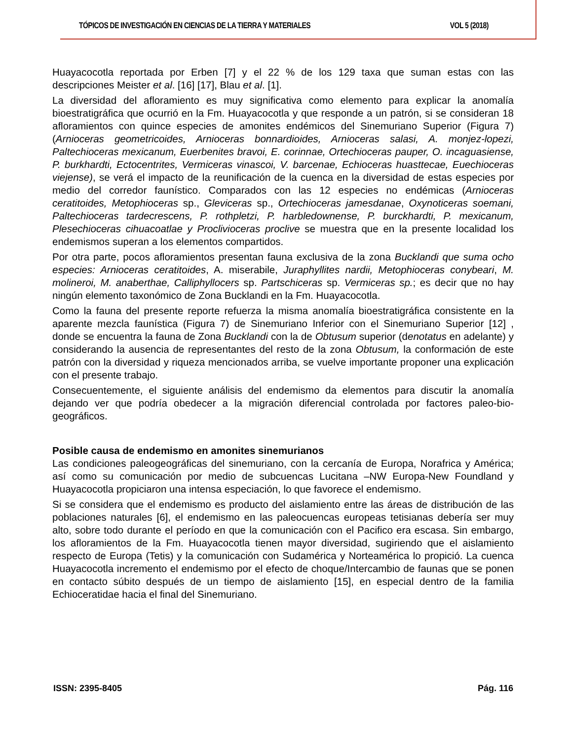TÓPICOS DE INVESTIGACIÓN EN CIENCIAS DE LA TIERRA Y MATERIALES VOL 5 (2018)
Huayacocotla reportada por Erben [7] y el 22 % de los 129 taxa que suman estas con las descripciones Meister et al. [16] [17], Blau et al. [1].
La diversidad del afloramiento es muy significativa como elemento para explicar la anomalía bioestratigráfica que ocurrió en la Fm. Huayacocotla y que responde a un patrón, si se consideran 18 afloramientos con quince especies de amonites endémicos del Sinemuriano Superior (Figura 7) (Arnioceras geometricoides, Arnioceras bonnardioides, Arnioceras salasi, A. monjez-lopezi, Paltechioceras mexicanum, Euerbenites bravoi, E. corinnae, Ortechioceras pauper, O. incaguasiense, P. burkhardti, Ectocentrites, Vermiceras vinascoi, V. barcenae, Echioceras huasttecae, Euechioceras viejense), se verá el impacto de la reunificación de la cuenca en la diversidad de estas especies por medio del corredor faunístico. Comparados con las 12 especies no endémicas (Arnioceras ceratitoides, Metophioceras sp., Gleviceras sp., Ortechioceras jamesdanae, Oxynoticeras soemani, Paltechioceras tardecrescens, P. rothpletzi, P. harbledownense, P. burckhardti, P. mexicanum, Plesechioceras cihuacoatlae y Proclivioceras proclive se muestra que en la presente localidad los endemismos superan a los elementos compartidos.
Por otra parte, pocos afloramientos presentan fauna exclusiva de la zona Bucklandi que suma ocho especies: Arnioceras ceratitoides, A. miserabile, Juraphyllites nardii, Metophioceras conybeari, M. molineroi, M. anaberthae, Calliphyllocers sp. Partschiceras sp. Vermiceras sp.; es decir que no hay ningún elemento taxonómico de Zona Bucklandi en la Fm. Huayacocotla.
Como la fauna del presente reporte refuerza la misma anomalía bioestratigráfica consistente en la aparente mezcla faunística (Figura 7) de Sinemuriano Inferior con el Sinemuriano Superior [12] , donde se encuentra la fauna de Zona Bucklandi con la de Obtusum superior (denotatus en adelante) y considerando la ausencia de representantes del resto de la zona Obtusum, la conformación de este patrón con la diversidad y riqueza mencionados arriba, se vuelve importante proponer una explicación con el presente trabajo.
Consecuentemente, el siguiente análisis del endemismo da elementos para discutir la anomalía dejando ver que podría obedecer a la migración diferencial controlada por factores paleo-bio-geográficos.
Posible causa de endemismo en amonites sinemurianos
Las condiciones paleogeográficas del sinemuriano, con la cercanía de Europa, Norafrica y América; así como su comunicación por medio de subcuencas Lucitana –NW Europa-New Foundland y Huayacocotla propiciaron una intensa especiación, lo que favorece el endemismo.
Si se considera que el endemismo es producto del aislamiento entre las áreas de distribución de las poblaciones naturales [6], el endemismo en las paleocuencas europeas tetisianas debería ser muy alto, sobre todo durante el período en que la comunicación con el Pacifico era escasa. Sin embargo, los afloramientos de la Fm. Huayacocotla tienen mayor diversidad, sugiriendo que el aislamiento respecto de Europa (Tetis) y la comunicación con Sudamérica y Norteamérica lo propició. La cuenca Huayacocotla incremento el endemismo por el efecto de choque/Intercambio de faunas que se ponen en contacto súbito después de un tiempo de aislamiento [15], en especial dentro de la familia Echioceratidae hacia el final del Sinemuriano.
ISSN: 2395-8405 Pág. 116